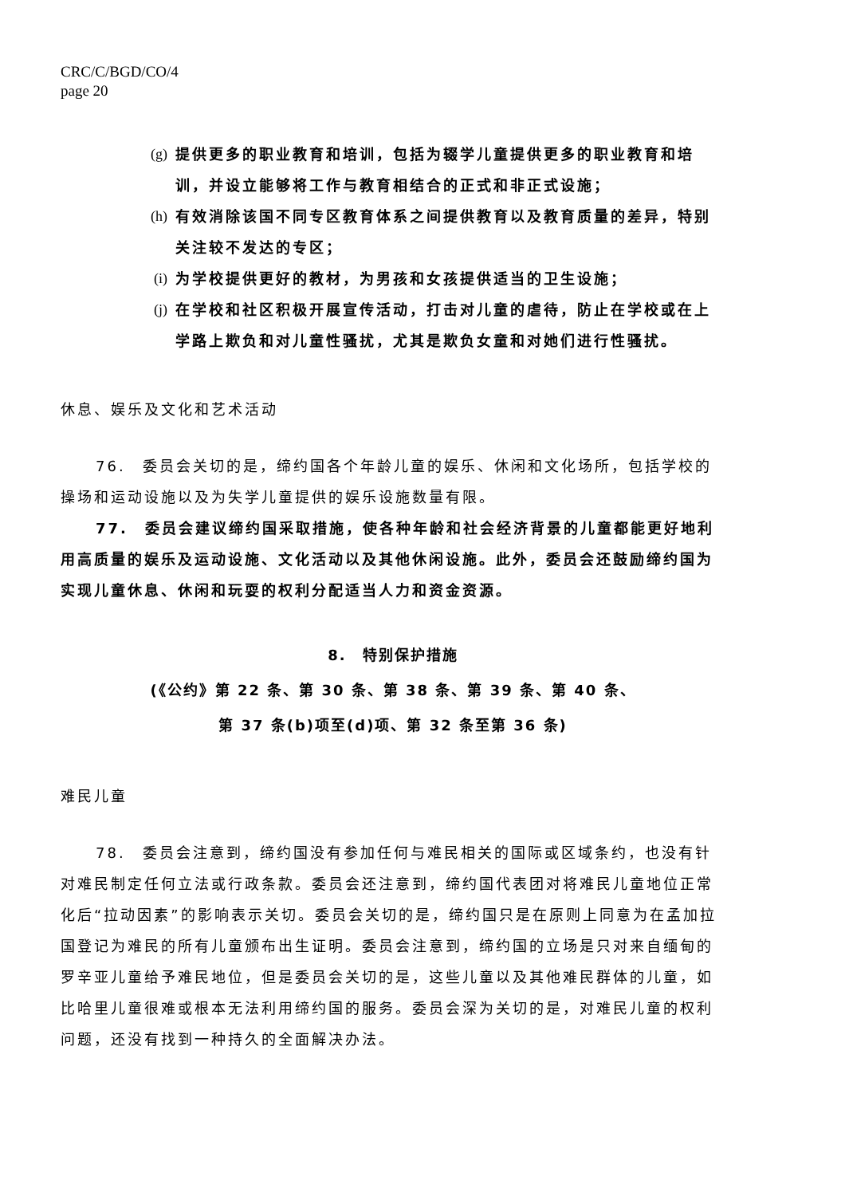CRC/C/BGD/CO/4
page 20
(g) 提供更多的职业教育和培训，包括为辍学儿童提供更多的职业教育和培训，并设立能够将工作与教育相结合的正式和非正式设施；
(h) 有效消除该国不同专区教育体系之间提供教育以及教育质量的差异，特别关注较不发达的专区；
(i) 为学校提供更好的教材，为男孩和女孩提供适当的卫生设施；
(j) 在学校和社区积极开展宣传活动，打击对儿童的虐待，防止在学校或在上学路上欺负和对儿童性骚扰，尤其是欺负女童和对她们进行性骚扰。
休息、娱乐及文化和艺术活动
76.　委员会关切的是，缔约国各个年龄儿童的娱乐、休闲和文化场所，包括学校的操场和运动设施以及为失学儿童提供的娱乐设施数量有限。
77.　委员会建议缔约国采取措施，使各种年龄和社会经济背景的儿童都能更好地利用高质量的娱乐及运动设施、文化活动以及其他休闲设施。此外，委员会还鼓励缔约国为实现儿童休息、休闲和玩耍的权利分配适当人力和资金资源。
8.　特别保护措施
(《公约》第 22 条、第 30 条、第 38 条、第 39 条、第 40 条、
第 37 条(b)项至(d)项、第 32 条至第 36 条)
难民儿童
78.　委员会注意到，缔约国没有参加任何与难民相关的国际或区域条约，也没有针对难民制定任何立法或行政条款。委员会还注意到，缔约国代表团对将难民儿童地位正常化后“拉动因素”的影响表示关切。委员会关切的是，缔约国只是在原则上同意为在孟加拉国登记为难民的所有儿童颁布出生证明。委员会注意到，缔约国的立场是只对来自缅甸的罗辛亚儿童给予难民地位，但是委员会关切的是，这些儿童以及其他难民群体的儿童，如比哈里儿童很难或根本无法利用缔约国的服务。委员会深为关切的是，对难民儿童的权利问题，还没有找到一种持久的全面解决办法。